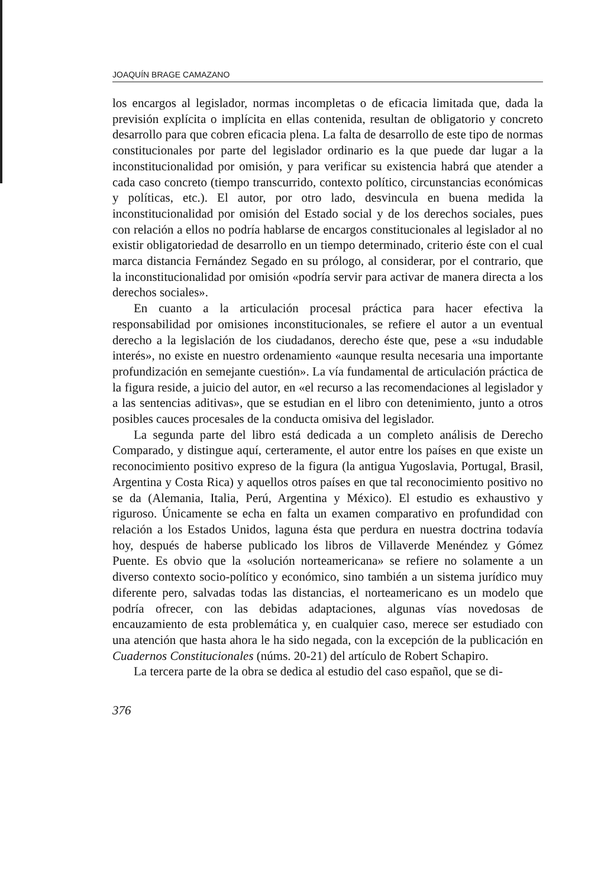JOAQUÍN BRAGE CAMAZANO
los encargos al legislador, normas incompletas o de eficacia limitada que, dada la previsión explícita o implícita en ellas contenida, resultan de obligatorio y concreto desarrollo para que cobren eficacia plena. La falta de desarrollo de este tipo de normas constitucionales por parte del legislador ordinario es la que puede dar lugar a la inconstitucionalidad por omisión, y para verificar su existencia habrá que atender a cada caso concreto (tiempo transcurrido, contexto político, circunstancias económicas y políticas, etc.). El autor, por otro lado, desvincula en buena medida la inconstitucionalidad por omisión del Estado social y de los derechos sociales, pues con relación a ellos no podría hablarse de encargos constitucionales al legislador al no existir obligatoriedad de desarrollo en un tiempo determinado, criterio éste con el cual marca distancia Fernández Segado en su prólogo, al considerar, por el contrario, que la inconstitucionalidad por omisión «podría servir para activar de manera directa a los derechos sociales».
En cuanto a la articulación procesal práctica para hacer efectiva la responsabilidad por omisiones inconstitucionales, se refiere el autor a un eventual derecho a la legislación de los ciudadanos, derecho éste que, pese a «su indudable interés», no existe en nuestro ordenamiento «aunque resulta necesaria una importante profundización en semejante cuestión». La vía fundamental de articulación práctica de la figura reside, a juicio del autor, en «el recurso a las recomendaciones al legislador y a las sentencias aditivas», que se estudian en el libro con detenimiento, junto a otros posibles cauces procesales de la conducta omisiva del legislador.
La segunda parte del libro está dedicada a un completo análisis de Derecho Comparado, y distingue aquí, certeramente, el autor entre los países en que existe un reconocimiento positivo expreso de la figura (la antigua Yugoslavia, Portugal, Brasil, Argentina y Costa Rica) y aquellos otros países en que tal reconocimiento positivo no se da (Alemania, Italia, Perú, Argentina y México). El estudio es exhaustivo y riguroso. Únicamente se echa en falta un examen comparativo en profundidad con relación a los Estados Unidos, laguna ésta que perdura en nuestra doctrina todavía hoy, después de haberse publicado los libros de Villaverde Menéndez y Gómez Puente. Es obvio que la «solución norteamericana» se refiere no solamente a un diverso contexto socio-político y económico, sino también a un sistema jurídico muy diferente pero, salvadas todas las distancias, el norteamericano es un modelo que podría ofrecer, con las debidas adaptaciones, algunas vías novedosas de encauzamiento de esta problemática y, en cualquier caso, merece ser estudiado con una atención que hasta ahora le ha sido negada, con la excepción de la publicación en Cuadernos Constitucionales (núms. 20-21) del artículo de Robert Schapiro.
La tercera parte de la obra se dedica al estudio del caso español, que se di-
376